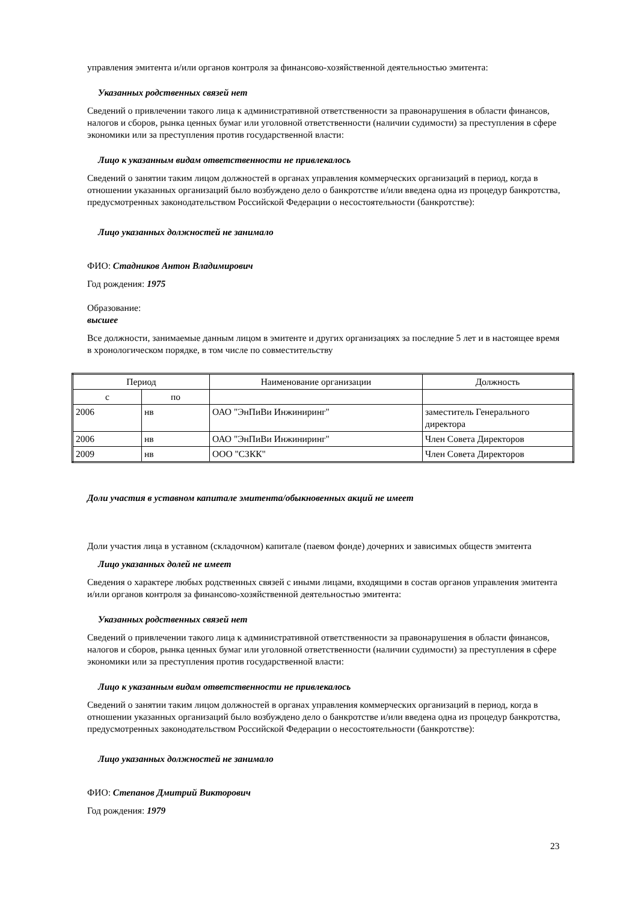управления эмитента и/или органов контроля за финансово-хозяйственной деятельностью эмитента:
Указанных родственных связей нет
Сведений о привлечении такого лица к административной ответственности за правонарушения в области финансов, налогов и сборов, рынка ценных бумаг или уголовной ответственности (наличии судимости) за преступления в сфере экономики или за преступления против государственной власти:
Лицо к указанным видам ответственности не привлекалось
Сведений о занятии таким лицом должностей в органах управления коммерческих организаций в период, когда в отношении указанных организаций было возбуждено дело о банкротстве и/или введена одна из процедур банкротства, предусмотренных законодательством Российской Федерации о несостоятельности (банкротстве):
Лицо указанных должностей не занимало
ФИО: Стадников Антон Владимирович
Год рождения: 1975
Образование:
высшее
Все должности, занимаемые данным лицом в эмитенте и других организациях за последние 5 лет и в настоящее время в хронологическом порядке, в том числе по совместительству
| Период | | Наименование организации | Должность |
| с | по | | |
| 2006 | нв | ОАО "ЭнПиВи Инжиниринг" | заместитель Генерального директора |
| 2006 | нв | ОАО "ЭнПиВи Инжиниринг" | Член Совета Директоров |
| 2009 | нв | ООО "СЗКК" | Член Совета Директоров |
Доли участия в уставном капитале эмитента/обыкновенных акций не имеет
Доли участия лица в уставном (складочном) капитале (паевом фонде) дочерних и зависимых обществ эмитента
Лицо указанных долей не имеет
Сведения о характере любых родственных связей с иными лицами, входящими в состав органов управления эмитента и/или органов контроля за финансово-хозяйственной деятельностью эмитента:
Указанных родственных связей нет
Сведений о привлечении такого лица к административной ответственности за правонарушения в области финансов, налогов и сборов, рынка ценных бумаг или уголовной ответственности (наличии судимости) за преступления в сфере экономики или за преступления против государственной власти:
Лицо к указанным видам ответственности не привлекалось
Сведений о занятии таким лицом должностей в органах управления коммерческих организаций в период, когда в отношении указанных организаций было возбуждено дело о банкротстве и/или введена одна из процедур банкротства, предусмотренных законодательством Российской Федерации о несостоятельности (банкротстве):
Лицо указанных должностей не занимало
ФИО: Степанов Дмитрий Викторович
Год рождения: 1979
23